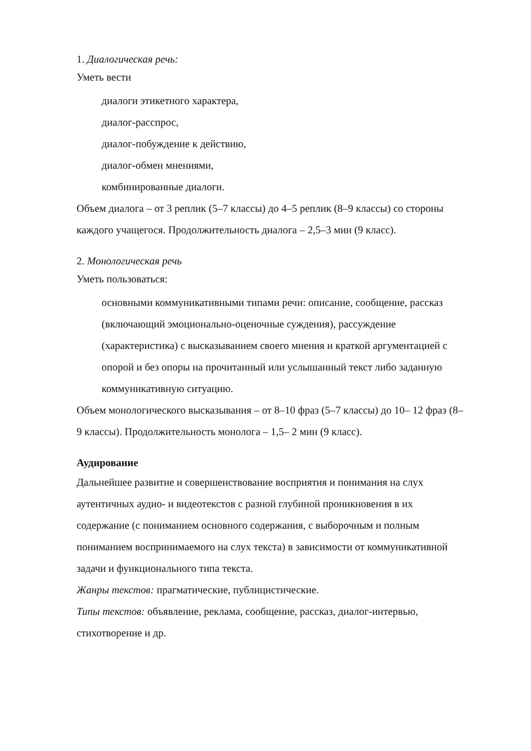1. Диалогическая речь:
Уметь вести
диалоги этикетного характера,
диалог-расспрос,
диалог-побуждение к действию,
диалог-обмен мнениями,
комбинированные диалоги.
Объем диалога – от 3 реплик (5–7 классы) до 4–5 реплик (8–9 классы) со стороны каждого учащегося. Продолжительность диалога – 2,5–3 мин (9 класс).
2. Монологическая речь
Уметь пользоваться:
основными коммуникативными типами речи: описание, сообщение, рассказ (включающий эмоционально-оценочные суждения), рассуждение (характеристика) с высказыванием своего мнения и краткой аргументацией с опорой и без опоры на прочитанный или услышанный текст либо заданную коммуникативную ситуацию.
Объем монологического высказывания – от 8–10 фраз (5–7 классы) до 10– 12 фраз (8–9 классы). Продолжительность монолога – 1,5– 2 мин (9 класс).
Аудирование
Дальнейшее развитие и совершенствование восприятия и понимания на слух аутентичных аудио- и видеотекстов с разной глубиной проникновения в их содержание (с пониманием основного содержания, с выборочным и полным пониманием воспринимаемого на слух текста) в зависимости от коммуникативной задачи и функционального типа текста.
Жанры текстов: прагматические, публицистические.
Типы текстов: объявление, реклама, сообщение, рассказ, диалог-интервью, стихотворение и др.